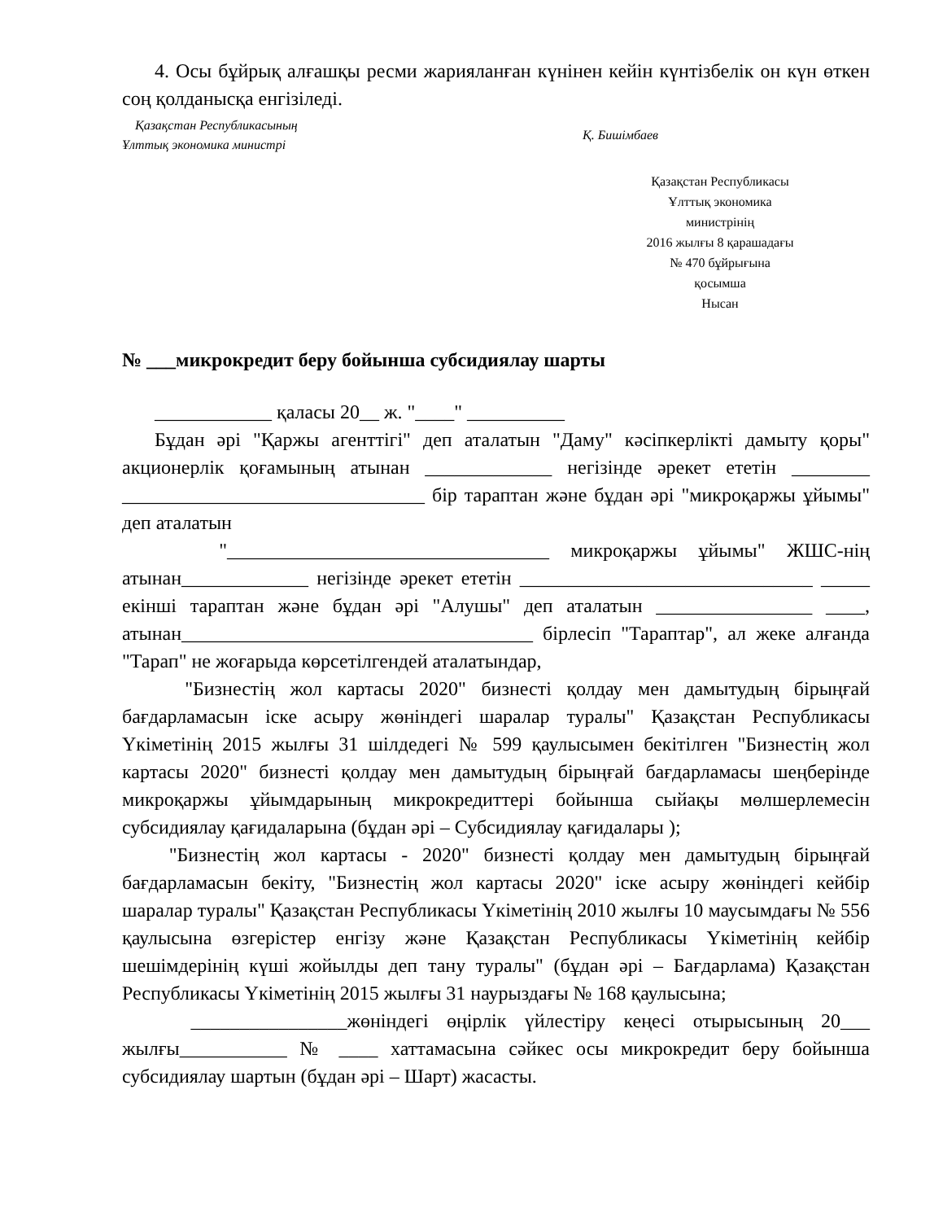4. Осы бұйрық алғашқы ресми жарияланған күнінен кейін күнтізбелік он күн өткен соң қолданысқа енгізіледі.
Қазақстан Республикасының
Ұлттық экономика министрі
Қ. Бишімбаев
Қазақстан Республикасы
Ұлттық экономика
министрінің
2016 жылғы 8 қарашадағы
№ 470 бұйрығына
қосымша
Нысан
№ ___микрокредит беру бойынша субсидиялау шарты
____________ қаласы 20__ ж. "____" __________
Бұдан әрі "Қаржы агенттігі" деп аталатын "Даму" кәсіпкерлікті дамыту қоры" акционерлік қоғамының атынан _____________ негізінде әрекет ететін ________ _______________________________ бір тараптан және бұдан әрі "микроқаржы ұйымы" деп аталатын
"_________________________________ микроқаржы ұйымы" ЖШС-нің атынан_____________ негізінде әрекет ететін ______________________________ _____ екінші тараптан және бұдан әрі "Алушы" деп аталатын ________________ ____, атынан____________________________________ бірлесіп "Тараптар", ал жеке алғанда "Тарап" не жоғарыда көрсетілгендей аталатындар,
"Бизнестің жол картасы 2020" бизнесті қолдау мен дамытудың бірыңғай бағдарламасын іске асыру жөніндегі шаралар туралы" Қазақстан Республикасы Үкіметінің 2015 жылғы 31 шілдедегі № 599 қаулысымен бекітілген "Бизнестің жол картасы 2020" бизнесті қолдау мен дамытудың бірыңғай бағдарламасы шеңберінде микроқаржы ұйымдарының микрокредиттері бойынша сыйақы мөлшерлемесін субсидиялау қағидаларына (бұдан әрі – Субсидиялау қағидалары );
"Бизнестің жол картасы - 2020" бизнесті қолдау мен дамытудың бірыңғай бағдарламасын бекіту, "Бизнестің жол картасы 2020" іске асыру жөніндегі кейбір шаралар туралы" Қазақстан Республикасы Үкіметінің 2010 жылғы 10 маусымдағы № 556 қаулысына өзгерістер енгізу және Қазақстан Республикасы Үкіметінің кейбір шешімдерінің күші жойылды деп тану туралы" (бұдан әрі – Бағдарлама) Қазақстан Республикасы Үкіметінің 2015 жылғы 31 наурыздағы № 168 қаулысына;
________________жөніндегі өңірлік үйлестіру кеңесі отырысының 20___ жылғы___________ № ____ хаттамасына сәйкес осы микрокредит беру бойынша субсидиялау шартын (бұдан әрі – Шарт) жасасты.